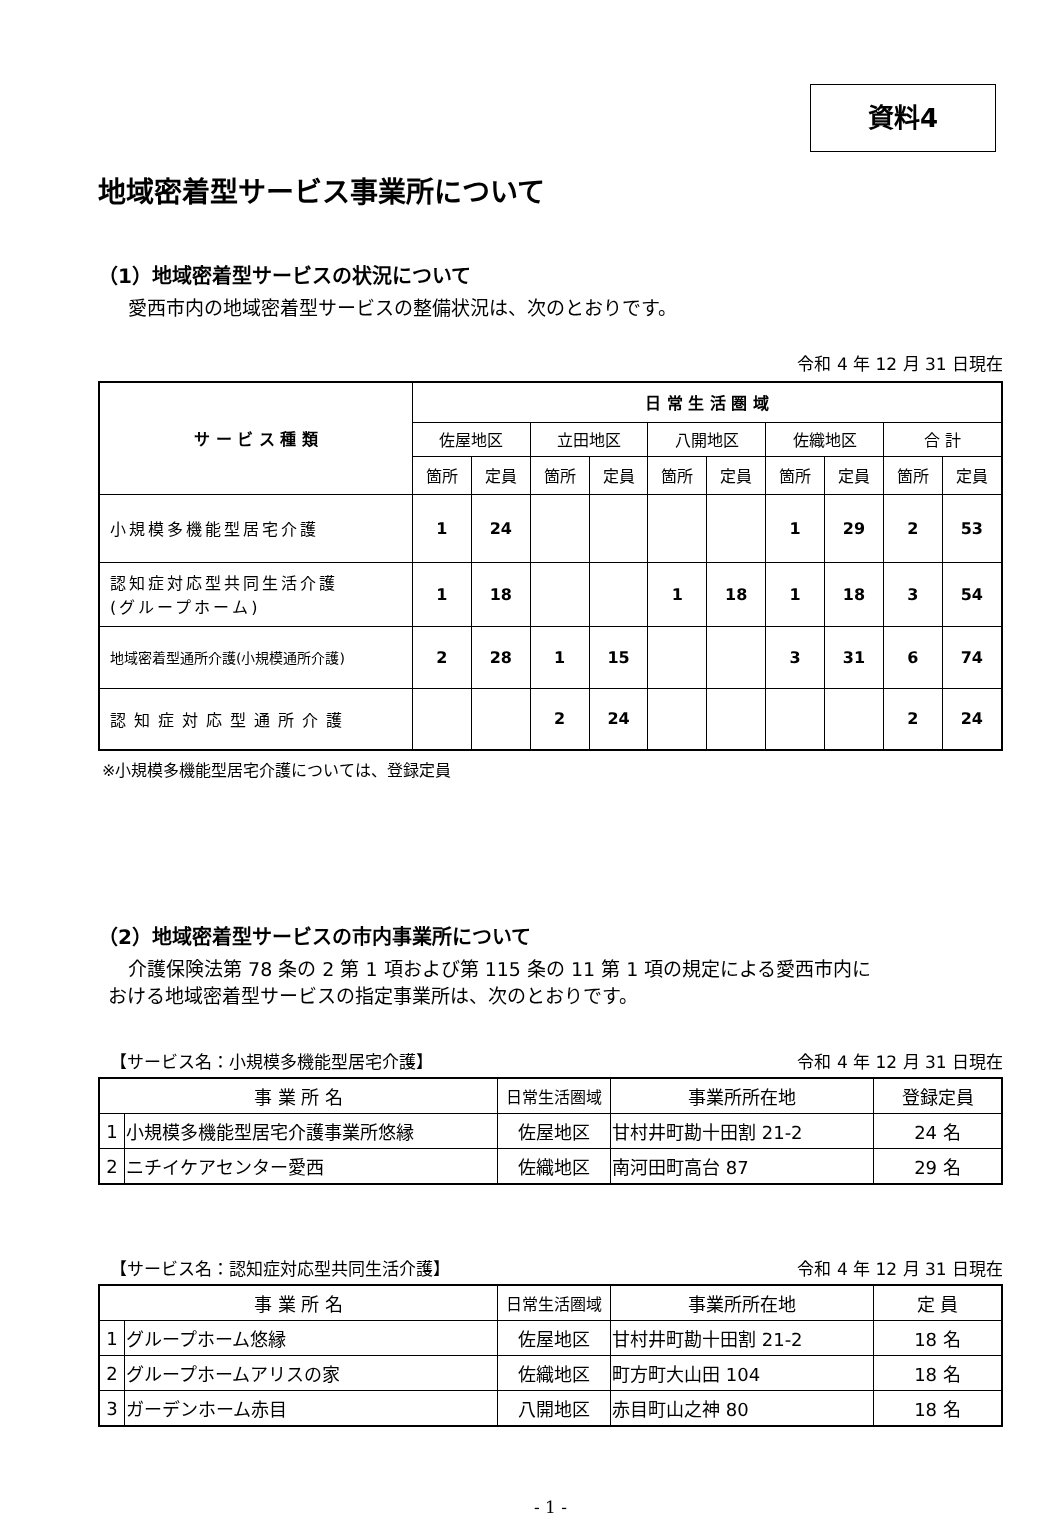資料4
地域密着型サービス事業所について
（1）地域密着型サービスの状況について
愛西市内の地域密着型サービスの整備状況は、次のとおりです。
令和 4 年 12 月 31 日現在
| サ ー ビ ス 種 類 | 日 常 生 活 圏 域 | | | | | | | | | |
| --- | --- | --- | --- | --- | --- | --- | --- | --- | --- | --- |
| | 佐屋地区 | | 立田地区 | | 八開地区 | | 佐織地区 | | 合 計 | |
| | 箇所 | 定員 | 箇所 | 定員 | 箇所 | 定員 | 箇所 | 定員 | 箇所 | 定員 |
| 小規模多機能型居宅介護 | 1 | 24 | | | | | 1 | 29 | 2 | 53 |
| 認知症対応型共同生活介護 (グループホーム) | 1 | 18 | | | 1 | 18 | 1 | 18 | 3 | 54 |
| 地域密着型通所介護(小規模通所介護) | 2 | 28 | 1 | 15 | | | 3 | 31 | 6 | 74 |
| 認知症対応型通所介護 | | | 2 | 24 | | | | | 2 | 24 |
※小規模多機能型居宅介護については、登録定員
（2）地域密着型サービスの市内事業所について
介護保険法第 78 条の 2 第 1 項および第 115 条の 11 第 1 項の規定による愛西市内に
おける地域密着型サービスの指定事業所は、次のとおりです。
【サービス名：小規模多機能型居宅介護】 令和 4 年 12 月 31 日現在
| 事 業 所 名 | | 日常生活圏域 | 事業所所在地 | 登録定員 |
| --- | --- | --- | --- | --- |
| 1 | 小規模多機能型居宅介護事業所悠縁 | 佐屋地区 | 甘村井町勘十田割 21-2 | 24 名 |
| 2 | ニチイケアセンター愛西 | 佐織地区 | 南河田町高台 87 | 29 名 |
【サービス名：認知症対応型共同生活介護】 令和 4 年 12 月 31 日現在
| 事 業 所 名 | | 日常生活圏域 | 事業所所在地 | 定 員 |
| --- | --- | --- | --- | --- |
| 1 | グループホーム悠縁 | 佐屋地区 | 甘村井町勘十田割 21-2 | 18 名 |
| 2 | グループホームアリスの家 | 佐織地区 | 町方町大山田 104 | 18 名 |
| 3 | ガーデンホーム赤目 | 八開地区 | 赤目町山之神 80 | 18 名 |
- 1 -